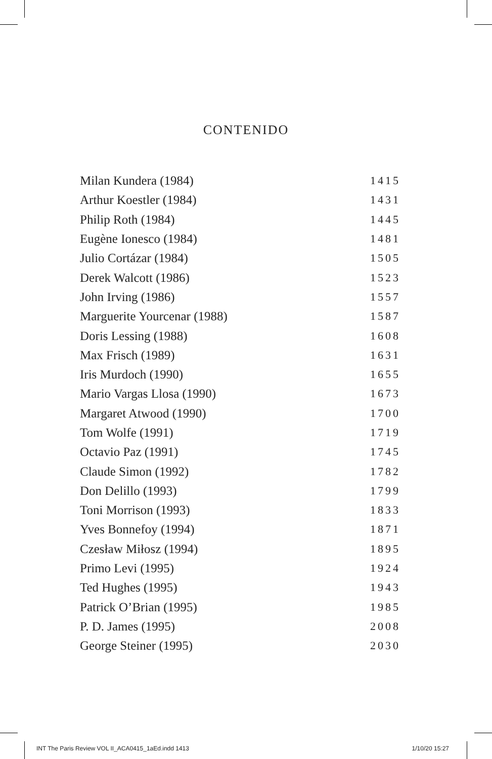CONTENIDO
| Milan Kundera (1984) | 1415 |
| Arthur Koestler (1984) | 1431 |
| Philip Roth (1984) | 1445 |
| Eugène Ionesco (1984) | 1481 |
| Julio Cortázar (1984) | 1505 |
| Derek Walcott (1986) | 1523 |
| John Irving (1986) | 1557 |
| Marguerite Yourcenar (1988) | 1587 |
| Doris Lessing (1988) | 1608 |
| Max Frisch (1989) | 1631 |
| Iris Murdoch (1990) | 1655 |
| Mario Vargas Llosa (1990) | 1673 |
| Margaret Atwood (1990) | 1700 |
| Tom Wolfe (1991) | 1719 |
| Octavio Paz (1991) | 1745 |
| Claude Simon (1992) | 1782 |
| Don Delillo (1993) | 1799 |
| Toni Morrison (1993) | 1833 |
| Yves Bonnefoy (1994) | 1871 |
| Czesław Miłosz (1994) | 1895 |
| Primo Levi (1995) | 1924 |
| Ted Hughes (1995) | 1943 |
| Patrick O’Brian (1995) | 1985 |
| P. D. James (1995) | 2008 |
| George Steiner (1995) | 2030 |
INT The Paris Review VOL II_ACA0415_1aEd.indd 1413 1/10/20 15:27